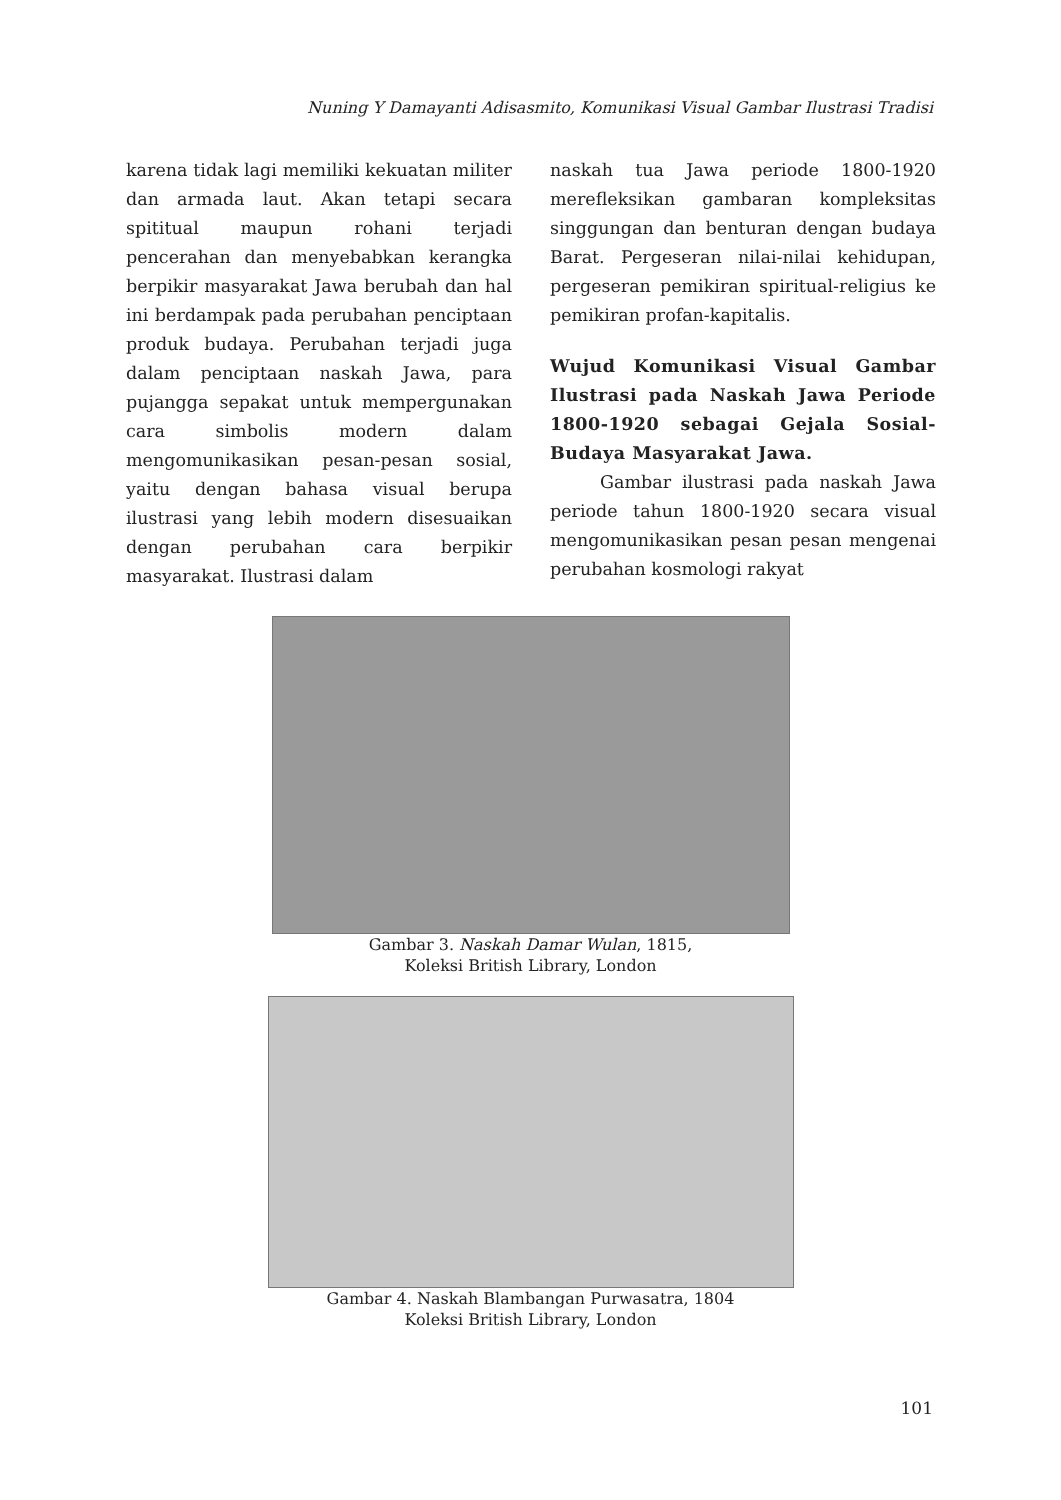Nuning Y Damayanti Adisasmito, Komunikasi Visual Gambar Ilustrasi Tradisi
karena tidak lagi memiliki kekuatan militer dan armada laut. Akan tetapi secara spititual maupun rohani terjadi pencerahan dan menyebabkan kerangka berpikir masyarakat Jawa berubah dan hal ini berdampak pada perubahan penciptaan produk budaya. Perubahan terjadi juga dalam penciptaan naskah Jawa, para pujangga sepakat untuk mempergunakan cara simbolis modern dalam mengomunikasikan pesan-pesan sosial, yaitu dengan bahasa visual berupa ilustrasi yang lebih modern disesuaikan dengan perubahan cara berpikir masyarakat. Ilustrasi dalam
naskah tua Jawa periode 1800-1920 merefleksikan gambaran kompleksitas singgungan dan benturan dengan budaya Barat. Pergeseran nilai-nilai kehidupan, pergeseran pemikiran spiritual-religius ke pemikiran profan-kapitalis.
Wujud Komunikasi Visual Gambar Ilustrasi pada Naskah Jawa Periode 1800-1920 sebagai Gejala Sosial-Budaya Masyarakat Jawa.
Gambar ilustrasi pada naskah Jawa periode tahun 1800-1920 secara visual mengomunikasikan pesan pesan mengenai perubahan kosmologi rakyat
Gambar 3. Naskah Damar Wulan, 1815,
Koleksi British Library, London
Gambar 4. Naskah Blambangan Purwasatra, 1804
Koleksi British Library, London
101